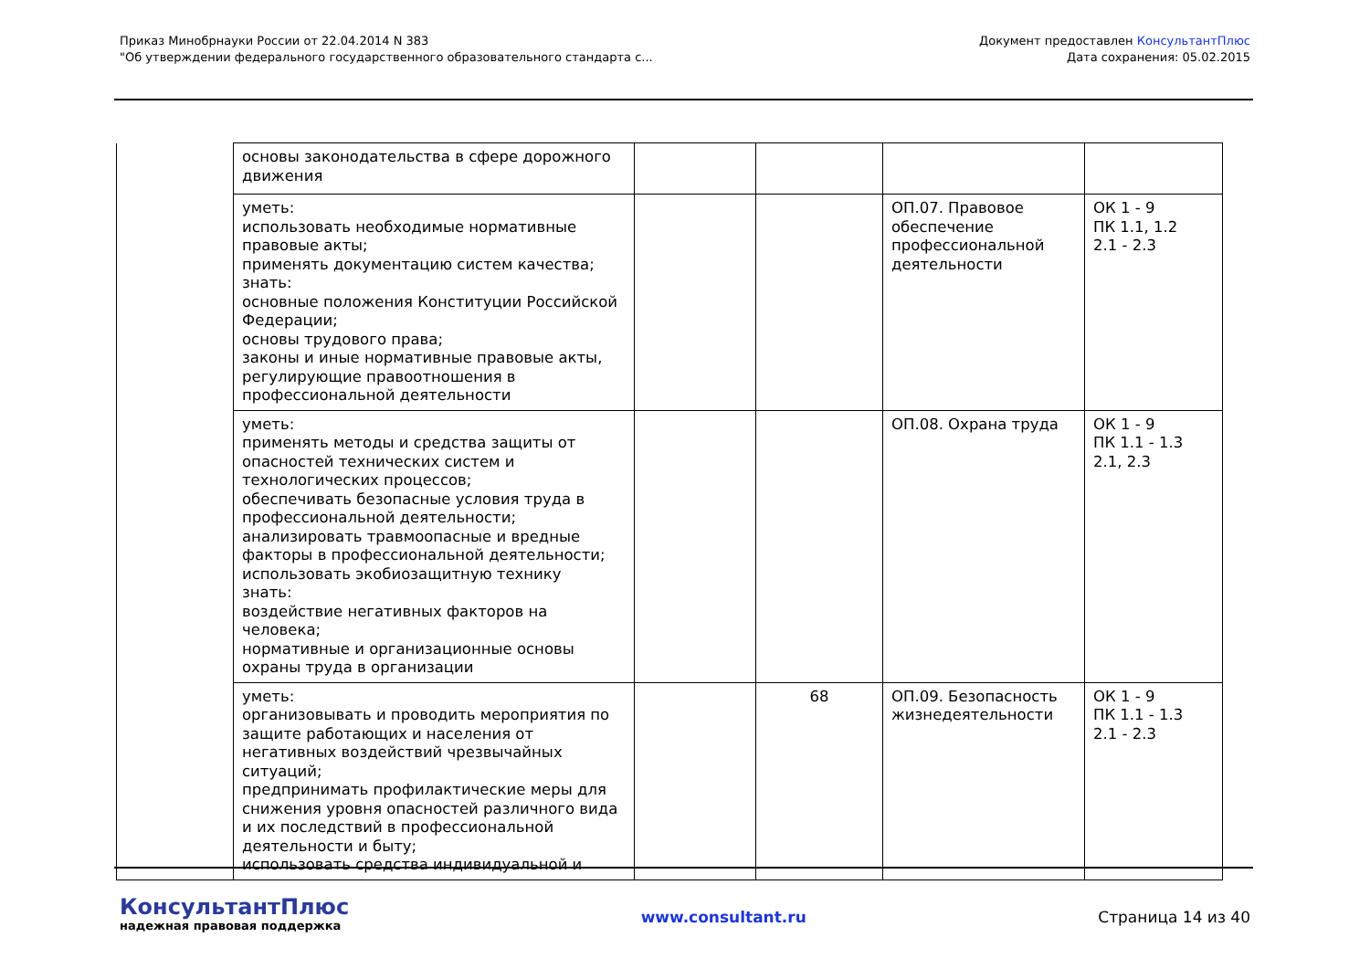Приказ Минобрнауки России от 22.04.2014 N 383
"Об утверждении федерального государственного образовательного стандарта с...
Документ предоставлен КонсультантПлюс
Дата сохранения: 05.02.2015
| | основы законодательства в сфере дорожного движения | | | | |
| | уметь: использовать необходимые нормативные правовые акты; применять документацию систем качества; знать: основные положения Конституции Российской Федерации; основы трудового права; законы и иные нормативные правовые акты, регулирующие правоотношения в профессиональной деятельности | | | ОП.07. Правовое обеспечение профессиональной деятельности | ОК 1 - 9 ПК 1.1, 1.2 2.1 - 2.3 |
| | уметь: применять методы и средства защиты от опасностей технических систем и технологических процессов; обеспечивать безопасные условия труда в профессиональной деятельности; анализировать травмоопасные и вредные факторы в профессиональной деятельности; использовать экобиозащитную технику знать: воздействие негативных факторов на человека; нормативные и организационные основы охраны труда в организации | | | ОП.08. Охрана труда | ОК 1 - 9 ПК 1.1 - 1.3 2.1, 2.3 |
| | уметь: организовывать и проводить мероприятия по защите работающих и населения от негативных воздействий чрезвычайных ситуаций; предпринимать профилактические меры для снижения уровня опасностей различного вида и их последствий в профессиональной деятельности и быту; использовать средства индивидуальной и | | 68 | ОП.09. Безопасность жизнедеятельности | ОК 1 - 9 ПК 1.1 - 1.3 2.1 - 2.3 |
КонсультантПлюс
надежная правовая поддержка
www.consultant.ru Страница 14 из 40